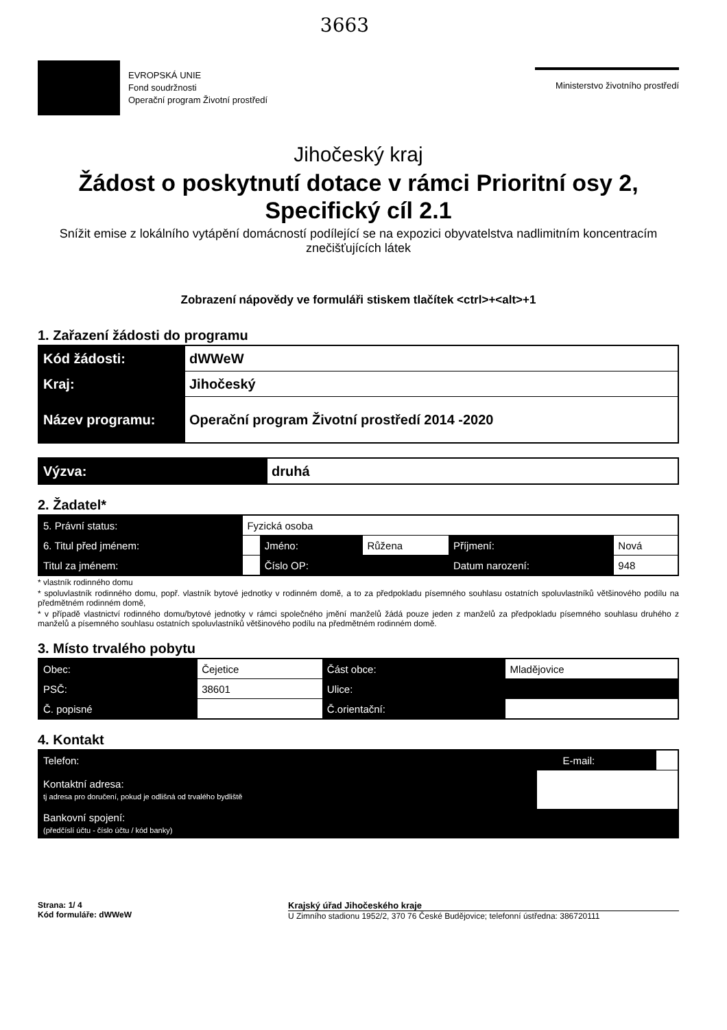3663
EVROPSKÁ UNIE
Fond soudržnosti
Operační program Životní prostředí
Ministerstvo životního prostředí
Jihočeský kraj
Žádost o poskytnutí dotace v rámci Prioritní osy 2, Specifický cíl 2.1
Snížit emise z lokálního vytápění domácností podílející se na expozici obyvatelstva nadlimitním koncentracím znečišťujících látek
Zobrazení nápovědy ve formuláři stiskem tlačítek <ctrl>+<alt>+1
1. Zařazení žádosti do programu
| Kód žádosti: | dWWeW |
| Kraj: | Jihočeský |
| Název programu: | Operační program Životní prostředí 2014 -2020 |
| Výzva: | druhá |
2. Žadatel*
| 5. Právní status: | Fyzická osoba | | | | |
| 6. Titul před jménem: | | Jméno: | Růžena | Příjmení: | Nová |
| Titul za jménem: | | Číslo OP: | | Datum narození: | 948 |
* vlastník rodinného domu
* spoluvlastník rodinného domu, popř. vlastník bytové jednotky v rodinném domě, a to za předpokladu písemného souhlasu ostatních spoluvlastníků většinového podílu na předmětném rodinném domě,
* v případě vlastnictví rodinného domu/bytové jednotky v rámci společného jmění manželů žádá pouze jeden z manželů za předpokladu písemného souhlasu druhého z manželů a písemného souhlasu ostatních spoluvlastníků většinového podílu na předmětném rodinném domě.
3. Místo trvalého pobytu
| Obec: | Čejetice | Část obce: | Mladějovice |
| PSČ: | 38601 | Ulice: | |
| Č. popisné | | Č.orientační: | |
4. Kontakt
| Telefon: | | E-mail: | |
| Kontaktní adresa: tj adresa pro doručení, pokud je odlišná od trvalého bydliště | | | |
| Bankovní spojení: (předčíslí účtu - číslo účtu / kód banky) | | | |
Strana: 1/ 4
Kód formuláře: dWWeW
Krajský úřad Jihočeského kraje
U Zimního stadionu 1952/2, 370 76 České Budějovice; telefonní ústředna: 386720111